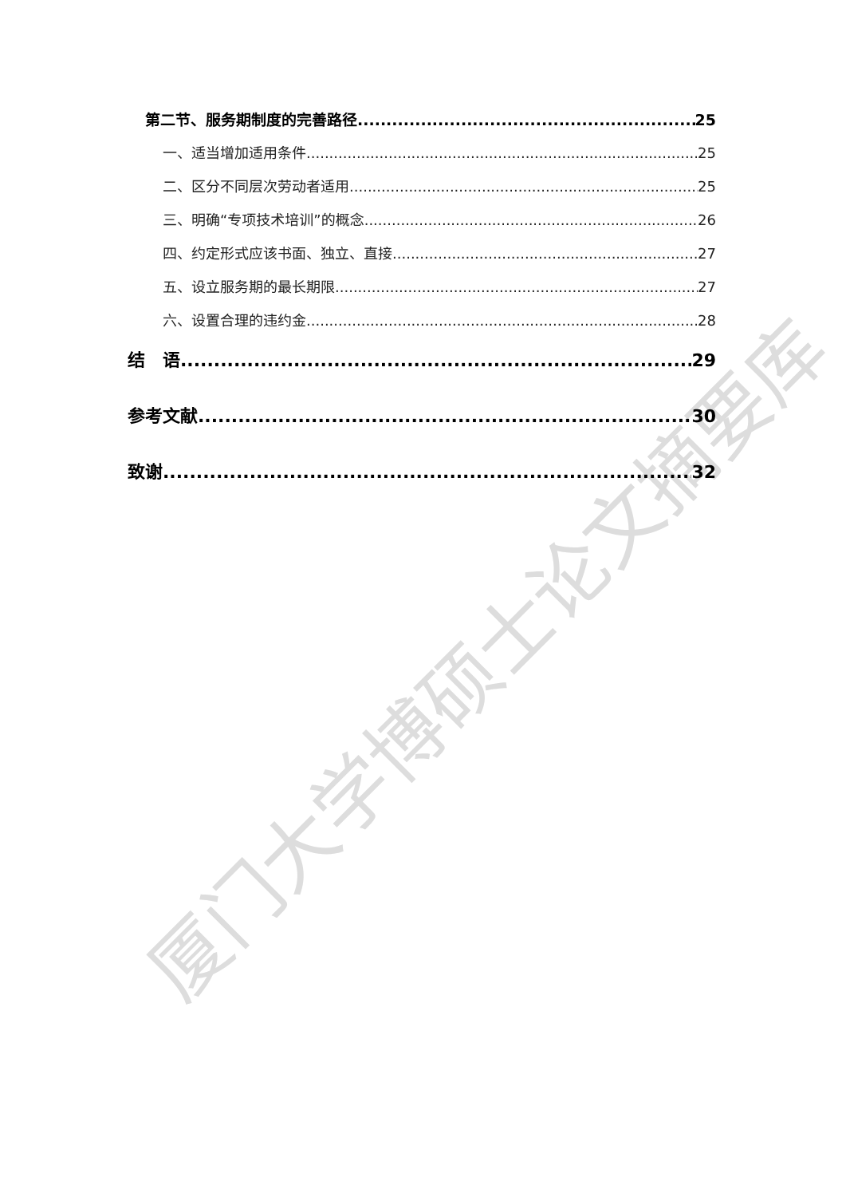厦门大学博硕士论文摘要库
第二节、服务期制度的完善路径 25
一、适当增加适用条件 25
二、区分不同层次劳动者适用 25
三、明确“专项技术培训”的概念 26
四、约定形式应该书面、独立、直接 27
五、设立服务期的最长期限 27
六、设置合理的违约金 28
结　语 29
参考文献 30
致谢 32